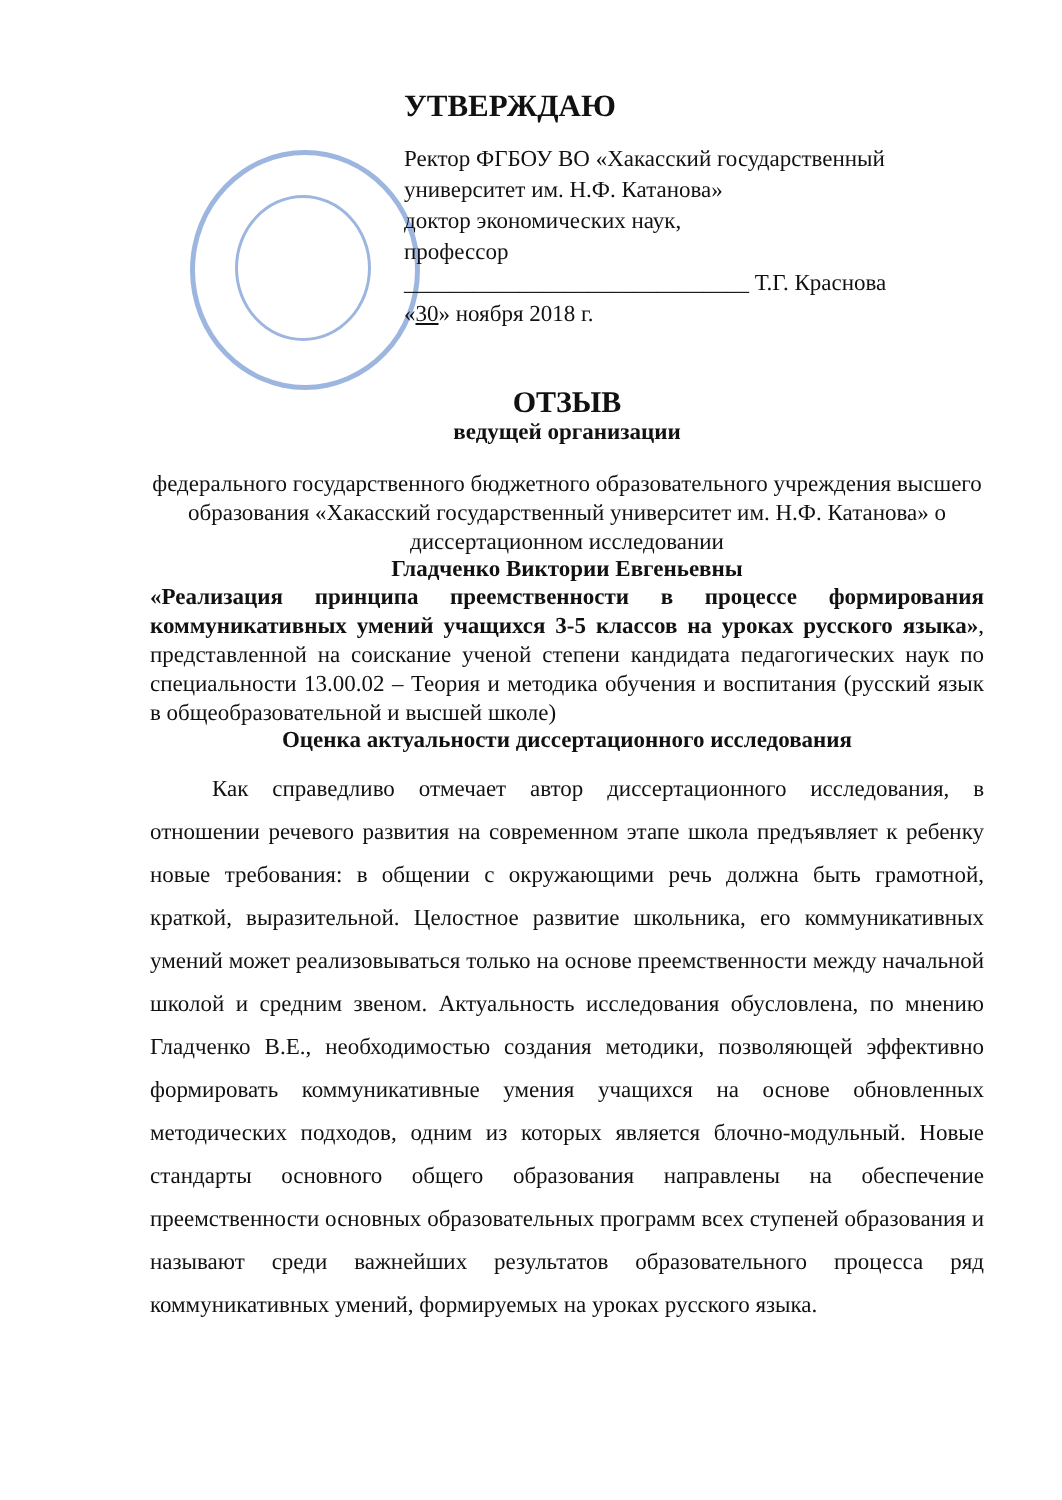УТВЕРЖДАЮ
Ректор ФГБОУ ВО «Хакасский государственный университет им. Н.Ф. Катанова»
доктор экономических наук,
профессор
______________________________ Т.Г. Краснова
«30» ноября 2018 г.
ОТЗЫВ
ведущей организации
федерального государственного бюджетного образовательного учреждения высшего образования «Хакасский государственный университет им. Н.Ф. Катанова» о диссертационном исследовании
Гладченко Виктории Евгеньевны
«Реализация принципа преемственности в процессе формирования коммуникативных умений учащихся 3-5 классов на уроках русского языка», представленной на соискание ученой степени кандидата педагогических наук по специальности 13.00.02 – Теория и методика обучения и воспитания (русский язык в общеобразовательной и высшей школе)
Оценка актуальности диссертационного исследования
Как справедливо отмечает автор диссертационного исследования, в отношении речевого развития на современном этапе школа предъявляет к ребенку новые требования: в общении с окружающими речь должна быть грамотной, краткой, выразительной. Целостное развитие школьника, его коммуникативных умений может реализовываться только на основе преемственности между начальной школой и средним звеном. Актуальность исследования обусловлена, по мнению Гладченко В.Е., необходимостью создания методики, позволяющей эффективно формировать коммуникативные умения учащихся на основе обновленных методических подходов, одним из которых является блочно-модульный. Новые стандарты основного общего образования направлены на обеспечение преемственности основных образовательных программ всех ступеней образования и называют среди важнейших результатов образовательного процесса ряд коммуникативных умений, формируемых на уроках русского языка.